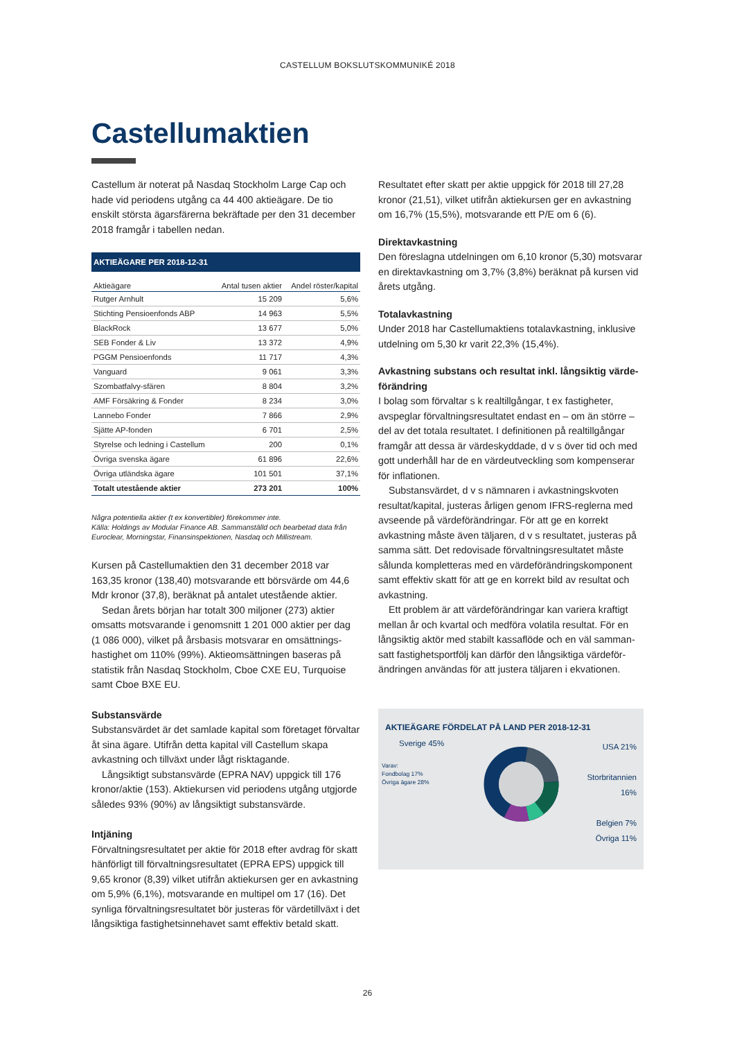CASTELLUM BOKSLUTSKOMMUNIKÉ 2018
Castellumaktien
Castellum är noterat på Nasdaq Stockholm Large Cap och hade vid periodens utgång ca 44 400 aktieägare. De tio enskilt största ägarsfärerna bekräftade per den 31 december 2018 framgår i tabellen nedan.
AKTIEÄGARE PER 2018-12-31
| Aktieägare | Antal tusen aktier | Andel röster/kapital |
| --- | --- | --- |
| Rutger Arnhult | 15 209 | 5,6% |
| Stichting Pensioenfonds ABP | 14 963 | 5,5% |
| BlackRock | 13 677 | 5,0% |
| SEB Fonder & Liv | 13 372 | 4,9% |
| PGGM Pensioenfonds | 11 717 | 4,3% |
| Vanguard | 9 061 | 3,3% |
| Szombatfalvy-sfären | 8 804 | 3,2% |
| AMF Försäkring & Fonder | 8 234 | 3,0% |
| Lannebo Fonder | 7 866 | 2,9% |
| Sjätte AP-fonden | 6 701 | 2,5% |
| Styrelse och ledning i Castellum | 200 | 0,1% |
| Övriga svenska ägare | 61 896 | 22,6% |
| Övriga utländska ägare | 101 501 | 37,1% |
| Totalt utestående aktier | 273 201 | 100% |
Några potentiella aktier (t ex konvertibler) förekommer inte.
Källa: Holdings av Modular Finance AB. Sammanställd och bearbetad data från Euroclear, Morningstar, Finansinspektionen, Nasdaq och Millistream.
Kursen på Castellumaktien den 31 december 2018 var 163,35 kronor (138,40) motsvarande ett börsvärde om 44,6 Mdr kronor (37,8), beräknat på antalet utestående aktier.
Sedan årets början har totalt 300 miljoner (273) aktier omsatts motsvarande i genomsnitt 1 201 000 aktier per dag (1 086 000), vilket på årsbasis motsvarar en omsättnings­hastighet om 110% (99%). Aktieomsättningen baseras på statistik från Nasdaq Stockholm, Cboe CXE EU, Turquoise samt Cboe BXE EU.
Substansvärde
Substansvärdet är det samlade kapital som företaget förvaltar åt sina ägare. Utifrån detta kapital vill Castellum skapa avkastning och tillväxt under lågt risktagande.
Långsiktigt substansvärde (EPRA NAV) uppgick till 176 kronor/aktie (153). Aktiekursen vid periodens utgång utgjorde således 93% (90%) av långsiktigt substansvärde.
Intjäning
Förvaltningsresultatet per aktie för 2018 efter avdrag för skatt hänförligt till förvaltningsresultatet (EPRA EPS) uppgick till 9,65 kronor (8,39) vilket utifrån aktiekursen ger en avkastning om 5,9% (6,1%), motsvarande en multipel om 17 (16). Det synliga förvaltningsresultatet bör justeras för värdetillväxt i det långsiktiga fastighetsinnehavet samt effektiv betald skatt.
Resultatet efter skatt per aktie uppgick för 2018 till 27,28 kronor (21,51), vilket utifrån aktiekursen ger en avkastning om 16,7% (15,5%), motsvarande ett P/E om 6 (6).
Direktavkastning
Den föreslagna utdelningen om 6,10 kronor (5,30) motsvarar en direktavkastning om 3,7% (3,8%) beräknat på kursen vid årets utgång.
Totalavkastning
Under 2018 har Castellumaktiens totalavkastning, inklusive utdelning om 5,30 kr varit 22,3% (15,4%).
Avkastning substans och resultat inkl. långsiktig värde­förändring
I bolag som förvaltar s k realtillgångar, t ex fastigheter, avspeglar förvaltningsresultatet endast en – om än större – del av det totala resultatet. I definitionen på realtillgångar framgår att dessa är värdeskyddade, d v s över tid och med gott underhåll har de en värdeutveckling som kompenserar för inflationen.
Substansvärdet, d v s nämnaren i avkastningskvoten resultat/kapital, justeras årligen genom IFRS-reglerna med avseende på värdeförändringar. För att ge en korrekt avkastning måste även täljaren, d v s resultatet, justeras på samma sätt. Det redovisade förvaltningsresultatet måste sålunda kompletteras med en värdeförändringskomponent samt effektiv skatt för att ge en korrekt bild av resultat och avkastning.
Ett problem är att värdeförändringar kan variera kraftigt mellan år och kvartal och medföra volatila resultat. För en långsiktig aktör med stabilt kassaflöde och en väl samman­satt fastighetsportfölj kan därför den långsiktiga värdeför­ändringen användas för att justera täljaren i ekvationen.
AKTIEÄGARE FÖRDELAT PÅ LAND PER 2018-12-31
Sverige 45%
Varav:
Fondbolag 17%
Övriga ägare 28%
USA 21%
Storbritannien 16%
Belgien 7%
Övriga 11%
26